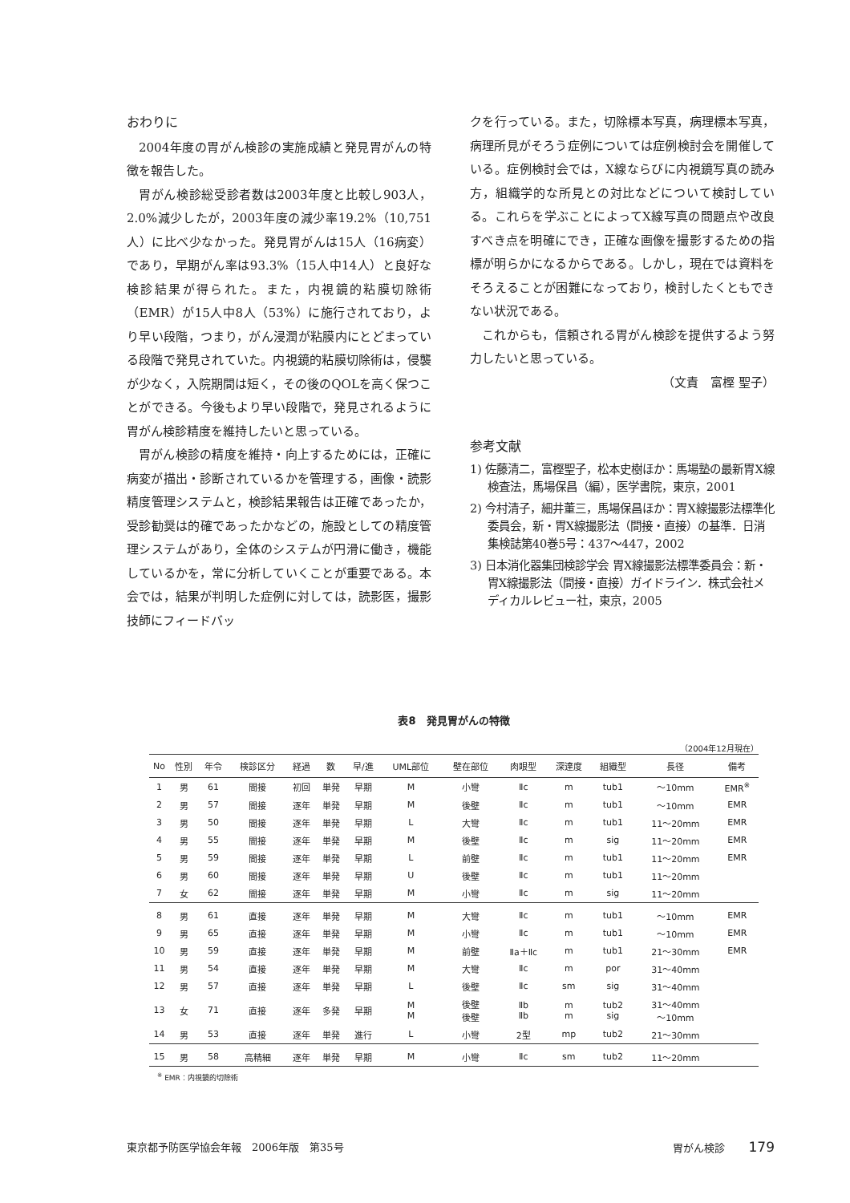おわりに
2004年度の胃がん検診の実施成績と発見胃がんの特徴を報告した。
胃がん検診総受診者数は2003年度と比較し903人，2.0%減少したが，2003年度の減少率19.2%（10,751人）に比べ少なかった。発見胃がんは15人（16病変）であり，早期がん率は93.3%（15人中14人）と良好な検診結果が得られた。また，内視鏡的粘膜切除術（EMR）が15人中8人（53%）に施行されており，より早い段階，つまり，がん浸潤が粘膜内にとどまっている段階で発見されていた。内視鏡的粘膜切除術は，侵襲が少なく，入院期間は短く，その後のQOLを高く保つことができる。今後もより早い段階で，発見されるように胃がん検診精度を維持したいと思っている。
胃がん検診の精度を維持・向上するためには，正確に病変が描出・診断されているかを管理する，画像・読影精度管理システムと，検診結果報告は正確であったか，受診勧奨は的確であったかなどの，施設としての精度管理システムがあり，全体のシステムが円滑に働き，機能しているかを，常に分析していくことが重要である。本会では，結果が判明した症例に対しては，読影医，撮影技師にフィードバッ
クを行っている。また，切除標本写真，病理標本写真，病理所見がそろう症例については症例検討会を開催している。症例検討会では，X線ならびに内視鏡写真の読み方，組織学的な所見との対比などについて検討している。これらを学ぶことによってX線写真の問題点や改良すべき点を明確にでき，正確な画像を撮影するための指標が明らかになるからである。しかし，現在では資料をそろえることが困難になっており，検討したくともできない状況である。
これからも，信頼される胃がん検診を提供するよう努力したいと思っている。
（文責　富樫 聖子）
参考文献
1) 佐藤清二，富樫聖子，松本史樹ほか：馬場塾の最新胃X線検査法，馬場保昌（編），医学書院，東京，2001
2) 今村清子，細井董三，馬場保昌ほか：胃X線撮影法標準化委員会，新・胃X線撮影法（間接・直接）の基準．日消集検誌第40巻5号：437～447，2002
3) 日本消化器集団検診学会 胃X線撮影法標準委員会：新・胃X線撮影法（間接・直接）ガイドライン．株式会社メディカルレビュー社，東京，2005
表8　発見胃がんの特徴
（2004年12月現在）
| No | 性別 | 年令 | 検診区分 | 経過 | 数 | 早/進 | UML部位 | 壁在部位 | 肉眼型 | 深達度 | 組織型 | 長径 | 備考 |
| --- | --- | --- | --- | --- | --- | --- | --- | --- | --- | --- | --- | --- | --- |
| 1 | 男 | 61 | 間接 | 初回 | 単発 | 早期 | M | 小彎 | Ⅱc | m | tub1 | ～10mm | EMR<sup>※</sup> |
| 2 | 男 | 57 | 間接 | 逐年 | 単発 | 早期 | M | 後壁 | Ⅱc | m | tub1 | ～10mm | EMR |
| 3 | 男 | 50 | 間接 | 逐年 | 単発 | 早期 | L | 大彎 | Ⅱc | m | tub1 | 11～20mm | EMR |
| 4 | 男 | 55 | 間接 | 逐年 | 単発 | 早期 | M | 後壁 | Ⅱc | m | sig | 11～20mm | EMR |
| 5 | 男 | 59 | 間接 | 逐年 | 単発 | 早期 | L | 前壁 | Ⅱc | m | tub1 | 11～20mm | EMR |
| 6 | 男 | 60 | 間接 | 逐年 | 単発 | 早期 | U | 後壁 | Ⅱc | m | tub1 | 11～20mm | |
| 7 | 女 | 62 | 間接 | 逐年 | 単発 | 早期 | M | 小彎 | Ⅱc | m | sig | 11～20mm | |
| 8 | 男 | 61 | 直接 | 逐年 | 単発 | 早期 | M | 大彎 | Ⅱc | m | tub1 | ～10mm | EMR |
| 9 | 男 | 65 | 直接 | 逐年 | 単発 | 早期 | M | 小彎 | Ⅱc | m | tub1 | ～10mm | EMR |
| 10 | 男 | 59 | 直接 | 逐年 | 単発 | 早期 | M | 前壁 | Ⅱa＋Ⅱc | m | tub1 | 21～30mm | EMR |
| 11 | 男 | 54 | 直接 | 逐年 | 単発 | 早期 | M | 大彎 | Ⅱc | m | por | 31～40mm | |
| 12 | 男 | 57 | 直接 | 逐年 | 単発 | 早期 | L | 後壁 | Ⅱc | sm | sig | 31～40mm | |
| 13 | 女 | 71 | 直接 | 逐年 | 多発 | 早期 | M M | 後壁 後壁 | Ⅱb Ⅱb | m m | tub2 sig | 31～40mm ～10mm | |
| 14 | 男 | 53 | 直接 | 逐年 | 単発 | 進行 | L | 小彎 | 2型 | mp | tub2 | 21～30mm | |
| 15 | 男 | 58 | 高精細 | 逐年 | 単発 | 早期 | M | 小彎 | Ⅱc | sm | tub2 | 11～20mm | |
<sup>※</sup> EMR：内視鏡的切除術
東京都予防医学協会年報　2006年版　第35号 胃がん検診 179